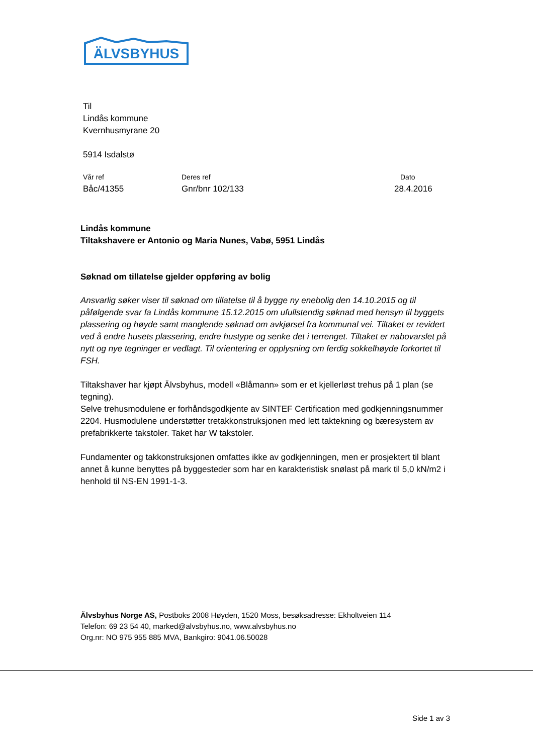ÄLVSBYHUS
Til
Lindås kommune
Kvernhusmyrane 20
5914 Isdalstø
Vår ref
Båc/41355
Deres ref
Gnr/bnr 102/133
Dato
28.4.2016
Lindås kommune
Tiltakshavere er Antonio og Maria Nunes, Vabø, 5951 Lindås
Søknad om tillatelse gjelder oppføring av bolig
Ansvarlig søker viser til søknad om tillatelse til å bygge ny enebolig den 14.10.2015 og til påfølgende svar fa Lindås kommune 15.12.2015 om ufullstendig søknad med hensyn til byggets plassering og høyde samt manglende søknad om avkjørsel fra kommunal vei. Tiltaket er revidert ved å endre husets plassering, endre hustype og senke det i terrenget. Tiltaket er nabovarslet på nytt og nye tegninger er vedlagt. Til orientering er opplysning om ferdig sokkelhøyde forkortet til FSH.
Tiltakshaver har kjøpt Älvsbyhus, modell «Blåmann» som er et kjellerløst trehus på 1 plan (se tegning).
Selve trehusmodulene er forhåndsgodkjente av SINTEF Certification med godkjenningsnummer 2204. Husmodulene understøtter tretakkonstruksjonen med lett taktekning og bæresystem av prefabrikkerte takstoler. Taket har W takstoler.
Fundamenter og takkonstruksjonen omfattes ikke av godkjenningen, men er prosjektert til blant annet å kunne benyttes på byggesteder som har en karakteristisk snølast på mark til 5,0 kN/m2 i henhold til NS-EN 1991-1-3.
Älvsbyhus Norge AS, Postboks 2008 Høyden, 1520 Moss, besøksadresse: Ekholtveien 114
Telefon: 69 23 54 40, marked@alvsbyhus.no, www.alvsbyhus.no
Org.nr: NO 975 955 885 MVA, Bankgiro: 9041.06.50028
Side 1 av 3